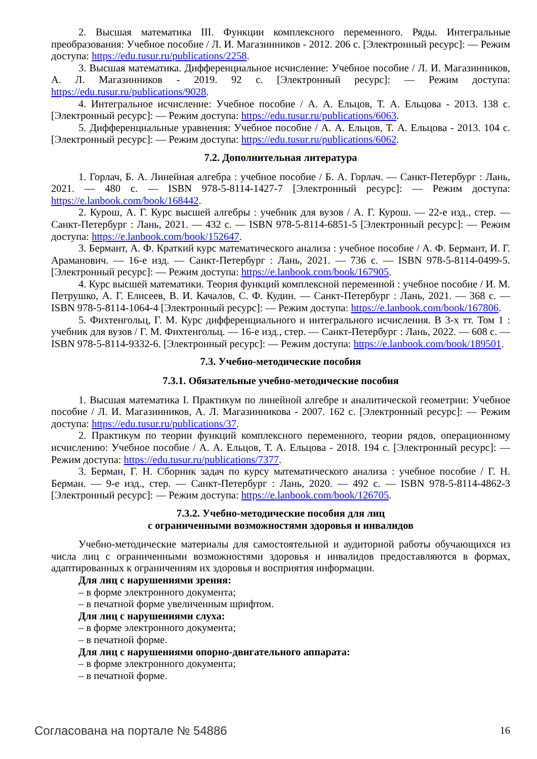2. Высшая математика III. Функции комплексного переменного. Ряды. Интегральные преобразования: Учебное пособие / Л. И. Магазинников - 2012. 206 с. [Электронный ресурс]: — Режим доступа: https://edu.tusur.ru/publications/2258.
3. Высшая математика. Дифференциальное исчисление: Учебное пособие / Л. И. Магазинников, А. Л. Магазинников - 2019. 92 с. [Электронный ресурс]: — Режим доступа: https://edu.tusur.ru/publications/9028.
4. Интегральное исчисление: Учебное пособие / А. А. Ельцов, Т. А. Ельцова - 2013. 138 с. [Электронный ресурс]: — Режим доступа: https://edu.tusur.ru/publications/6063.
5. Дифференциальные уравнения: Учебное пособие / А. А. Ельцов, Т. А. Ельцова - 2013. 104 с. [Электронный ресурс]: — Режим доступа: https://edu.tusur.ru/publications/6062.
7.2. Дополнительная литература
1. Горлач, Б. А. Линейная алгебра : учебное пособие / Б. А. Горлач. — Санкт-Петербург : Лань, 2021. — 480 с. — ISBN 978-5-8114-1427-7 [Электронный ресурс]: — Режим доступа: https://e.lanbook.com/book/168442.
2. Курош, А. Г. Курс высшей алгебры : учебник для вузов / А. Г. Курош. — 22-е изд., стер. — Санкт-Петербург : Лань, 2021. — 432 с. — ISBN 978-5-8114-6851-5 [Электронный ресурс]: — Режим доступа: https://e.lanbook.com/book/152647.
3. Бермант, А. Ф. Краткий курс математического анализа : учебное пособие / А. Ф. Бермант, И. Г. Араманович. — 16-е изд. — Санкт-Петербург : Лань, 2021. — 736 с. — ISBN 978-5-8114-0499-5. [Электронный ресурс]: — Режим доступа: https://e.lanbook.com/book/167905.
4. Курс высшей математики. Теория функций комплексной переменной : учебное пособие / И. М. Петрушко, А. Г. Елисеев, В. И. Качалов, С. Ф. Кудин. — Санкт-Петербург : Лань, 2021. — 368 с. — ISBN 978-5-8114-1064-4 [Электронный ресурс]: — Режим доступа: https://e.lanbook.com/book/167806.
5. Фихтенгольц, Г. М. Курс дифференциального и интегрального исчисления. В 3-х тт. Том 1 : учебник для вузов / Г. М. Фихтенгольц. — 16-е изд., стер. — Санкт-Петербург : Лань, 2022. — 608 с. — ISBN 978-5-8114-9332-6. [Электронный ресурс]: — Режим доступа: https://e.lanbook.com/book/189501.
7.3. Учебно-методические пособия
7.3.1. Обязательные учебно-методические пособия
1. Высшая математика I. Практикум по линейной алгебре и аналитической геометрии: Учебное пособие / Л. И. Магазинников, А. Л. Магазинникова - 2007. 162 с. [Электронный ресурс]: — Режим доступа: https://edu.tusur.ru/publications/37.
2. Практикум по теории функций комплексного переменного, теории рядов, операционному исчислению: Учебное пособие / А. А. Ельцов, Т. А. Ельцова - 2018. 194 с. [Электронный ресурс]: — Режим доступа: https://edu.tusur.ru/publications/7377.
3. Берман, Г. Н. Сборник задач по курсу математического анализа : учебное пособие / Г. Н. Берман. — 9-е изд., стер. — Санкт-Петербург : Лань, 2020. — 492 с. — ISBN 978-5-8114-4862-3 [Электронный ресурс]: — Режим доступа: https://e.lanbook.com/book/126705.
7.3.2. Учебно-методические пособия для лиц
с ограниченными возможностями здоровья и инвалидов
Учебно-методические материалы для самостоятельной и аудиторной работы обучающихся из числа лиц с ограниченными возможностями здоровья и инвалидов предоставляются в формах, адаптированных к ограничениям их здоровья и восприятия информации.
Для лиц с нарушениями зрения:
– в форме электронного документа;
– в печатной форме увеличенным шрифтом.
Для лиц с нарушениями слуха:
– в форме электронного документа;
– в печатной форме.
Для лиц с нарушениями опорно-двигательного аппарата:
– в форме электронного документа;
– в печатной форме.
Согласована на портале № 54886 16